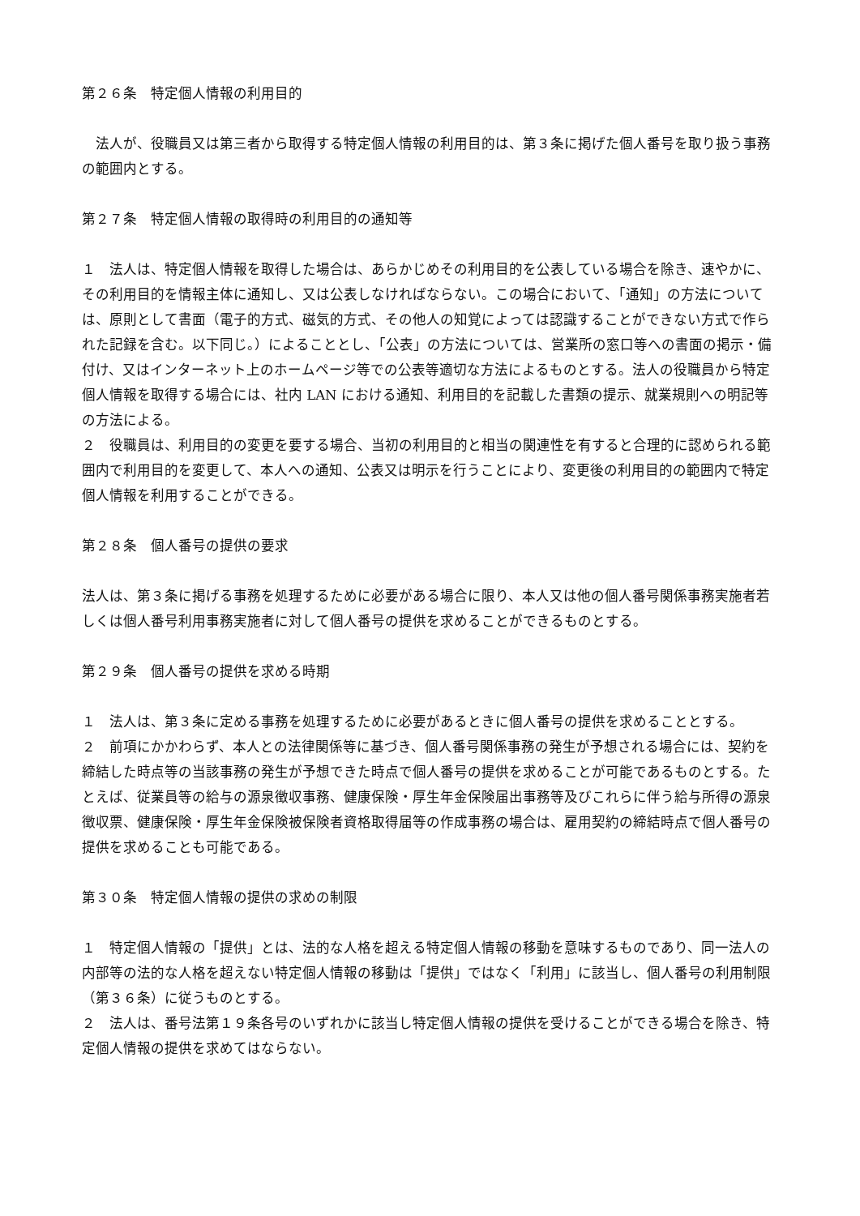第２６条　特定個人情報の利用目的
　法人が、役職員又は第三者から取得する特定個人情報の利用目的は、第３条に掲げた個人番号を取り扱う事務の範囲内とする。
第２７条　特定個人情報の取得時の利用目的の通知等
１　法人は、特定個人情報を取得した場合は、あらかじめその利用目的を公表している場合を除き、速やかに、その利用目的を情報主体に通知し、又は公表しなければならない。この場合において、「通知」の方法については、原則として書面（電子的方式、磁気的方式、その他人の知覚によっては認識することができない方式で作られた記録を含む。以下同じ。）によることとし、「公表」の方法については、営業所の窓口等への書面の掲示・備付け、又はインターネット上のホームページ等での公表等適切な方法によるものとする。法人の役職員から特定個人情報を取得する場合には、社内 LAN における通知、利用目的を記載した書類の提示、就業規則への明記等の方法による。
２　役職員は、利用目的の変更を要する場合、当初の利用目的と相当の関連性を有すると合理的に認められる範囲内で利用目的を変更して、本人への通知、公表又は明示を行うことにより、変更後の利用目的の範囲内で特定個人情報を利用することができる。
第２８条　個人番号の提供の要求
法人は、第３条に掲げる事務を処理するために必要がある場合に限り、本人又は他の個人番号関係事務実施者若しくは個人番号利用事務実施者に対して個人番号の提供を求めることができるものとする。
第２９条　個人番号の提供を求める時期
１　法人は、第３条に定める事務を処理するために必要があるときに個人番号の提供を求めることとする。
２　前項にかかわらず、本人との法律関係等に基づき、個人番号関係事務の発生が予想される場合には、契約を締結した時点等の当該事務の発生が予想できた時点で個人番号の提供を求めることが可能であるものとする。たとえば、従業員等の給与の源泉徴収事務、健康保険・厚生年金保険届出事務等及びこれらに伴う給与所得の源泉徴収票、健康保険・厚生年金保険被保険者資格取得届等の作成事務の場合は、雇用契約の締結時点で個人番号の提供を求めることも可能である。
第３０条　特定個人情報の提供の求めの制限
１　特定個人情報の「提供」とは、法的な人格を超える特定個人情報の移動を意味するものであり、同一法人の内部等の法的な人格を超えない特定個人情報の移動は「提供」ではなく「利用」に該当し、個人番号の利用制限（第３６条）に従うものとする。
２　法人は、番号法第１９条各号のいずれかに該当し特定個人情報の提供を受けることができる場合を除き、特定個人情報の提供を求めてはならない。